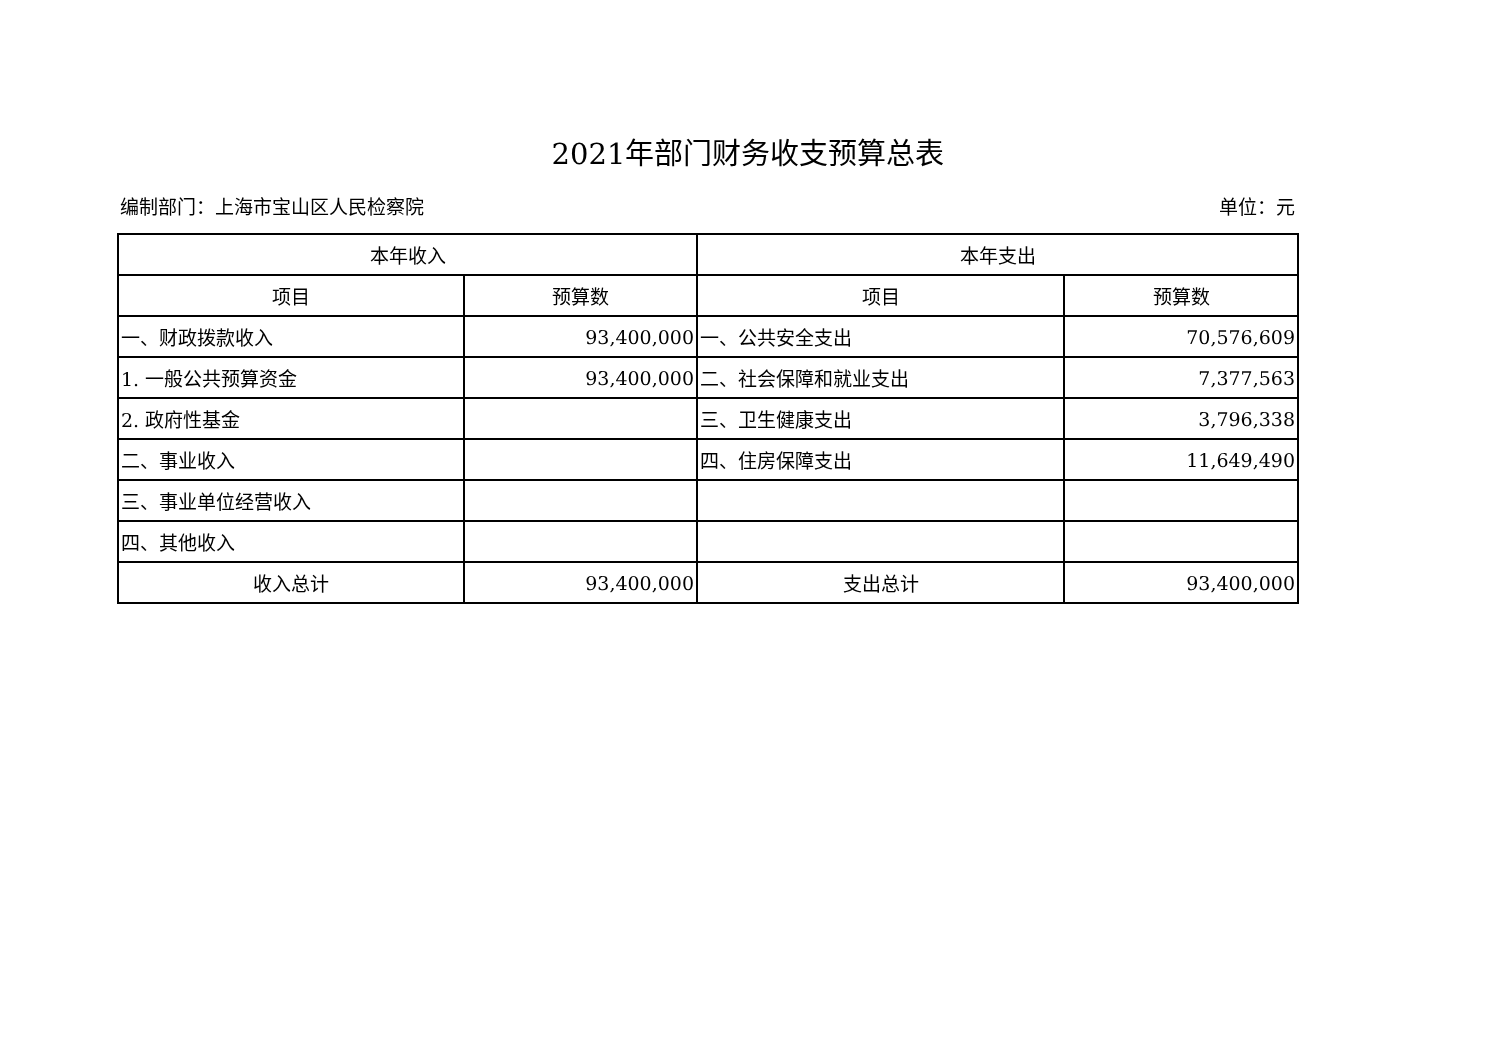2021年部门财务收支预算总表
编制部门：上海市宝山区人民检察院 单位：元
| 本年收入 | | 本年支出 | |
| --- | --- | --- | --- |
| 项目 | 预算数 | 项目 | 预算数 |
| 一、财政拨款收入 | 93,400,000 | 一、公共安全支出 | 70,576,609 |
| 1. 一般公共预算资金 | 93,400,000 | 二、社会保障和就业支出 | 7,377,563 |
| 2. 政府性基金 | | 三、卫生健康支出 | 3,796,338 |
| 二、事业收入 | | 四、住房保障支出 | 11,649,490 |
| 三、事业单位经营收入 | | | |
| 四、其他收入 | | | |
| 收入总计 | 93,400,000 | 支出总计 | 93,400,000 |